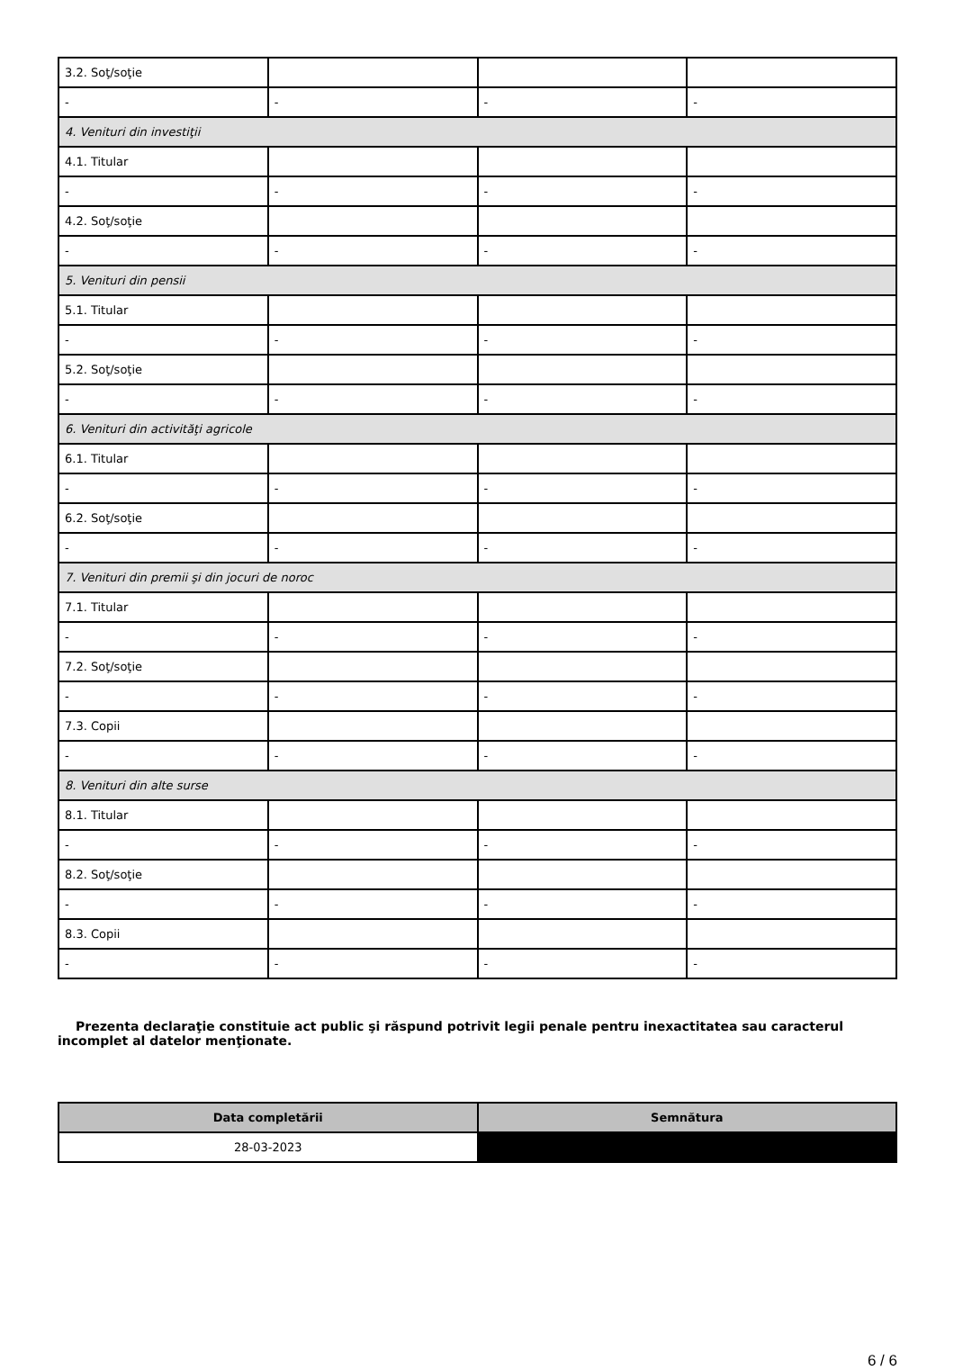| 3.2. Soţ/soţie | | | |
| - | - | - | - |
| 4. Venituri din investiţii | | | |
| 4.1. Titular | | | |
| - | - | - | - |
| 4.2. Soţ/soţie | | | |
| - | - | - | - |
| 5. Venituri din pensii | | | |
| 5.1. Titular | | | |
| - | - | - | - |
| 5.2. Soţ/soţie | | | |
| - | - | - | - |
| 6. Venituri din activităţi agricole | | | |
| 6.1. Titular | | | |
| - | - | - | - |
| 6.2. Soţ/soţie | | | |
| - | - | - | - |
| 7. Venituri din premii şi din jocuri de noroc | | | |
| 7.1. Titular | | | |
| - | - | - | - |
| 7.2. Soţ/soţie | | | |
| - | - | - | - |
| 7.3. Copii | | | |
| - | - | - | - |
| 8. Venituri din alte surse | | | |
| 8.1. Titular | | | |
| - | - | - | - |
| 8.2. Soţ/soţie | | | |
| - | - | - | - |
| 8.3. Copii | | | |
| - | - | - | - |
Prezenta declaraţie constituie act public şi răspund potrivit legii penale pentru inexactitatea sau caracterul incomplet al datelor menţionate.
| Data completării | Semnătura |
| --- | --- |
| 28-03-2023 | |
6 / 6